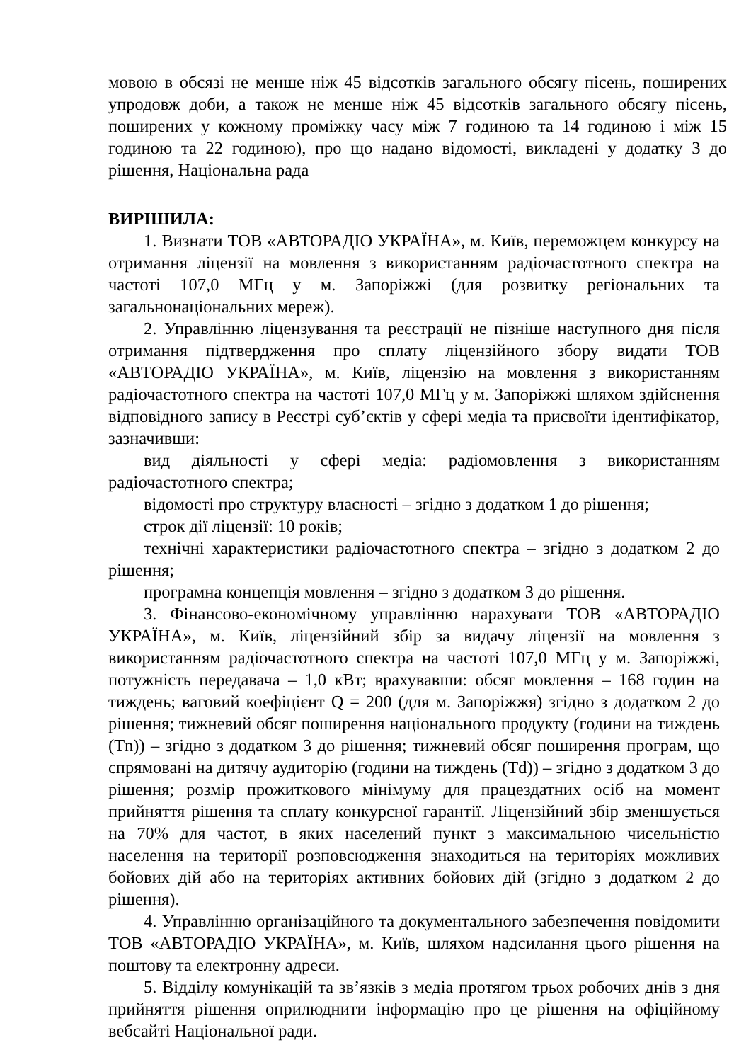мовою в обсязі не менше ніж 45 відсотків загального обсягу пісень, поширених упродовж доби, а також не менше ніж 45 відсотків загального обсягу пісень, поширених у кожному проміжку часу між 7 годиною та 14 годиною і між 15 годиною та 22 годиною), про що надано відомості, викладені у додатку 3 до рішення, Національна рада
ВИРІШИЛА:
1. Визнати ТОВ «АВТОРАДІО УКРАЇНА», м. Київ, переможцем конкурсу на отримання ліцензії на мовлення з використанням радіочастотного спектра на частоті 107,0 МГц у м. Запоріжжі (для розвитку регіональних та загальнонаціональних мереж).
2. Управлінню ліцензування та реєстрації не пізніше наступного дня після отримання підтвердження про сплату ліцензійного збору видати ТОВ «АВТОРАДІО УКРАЇНА», м. Київ, ліцензію на мовлення з використанням радіочастотного спектра на частоті 107,0 МГц у м. Запоріжжі шляхом здійснення відповідного запису в Реєстрі суб’єктів у сфері медіа та присвоїти ідентифікатор, зазначивши:
вид діяльності у сфері медіа: радіомовлення з використанням радіочастотного спектра;
відомості про структуру власності – згідно з додатком 1 до рішення;
строк дії ліцензії: 10 років;
технічні характеристики радіочастотного спектра – згідно з додатком 2 до рішення;
програмна концепція мовлення – згідно з додатком 3 до рішення.
3. Фінансово-економічному управлінню нарахувати ТОВ «АВТОРАДІО УКРАЇНА», м. Київ, ліцензійний збір за видачу ліцензії на мовлення з використанням радіочастотного спектра на частоті 107,0 МГц у м. Запоріжжі, потужність передавача – 1,0 кВт; врахувавши: обсяг мовлення – 168 годин на тиждень; ваговий коефіцієнт Q = 200 (для м. Запоріжжя) згідно з додатком 2 до рішення; тижневий обсяг поширення національного продукту (години на тиждень (Tn)) – згідно з додатком 3 до рішення; тижневий обсяг поширення програм, що спрямовані на дитячу аудиторію (години на тиждень (Td)) – згідно з додатком 3 до рішення; розмір прожиткового мінімуму для працездатних осіб на момент прийняття рішення та сплату конкурсної гарантії. Ліцензійний збір зменшується на 70% для частот, в яких населений пункт з максимальною чисельністю населення на території розповсюдження знаходиться на територіях можливих бойових дій або на територіях активних бойових дій (згідно з додатком 2 до рішення).
4. Управлінню організаційного та документального забезпечення повідомити ТОВ «АВТОРАДІО УКРАЇНА», м. Київ, шляхом надсилання цього рішення на поштову та електронну адреси.
5. Відділу комунікацій та зв’язків з медіа протягом трьох робочих днів з дня прийняття рішення оприлюднити інформацію про це рішення на офіційному вебсайті Національної ради.